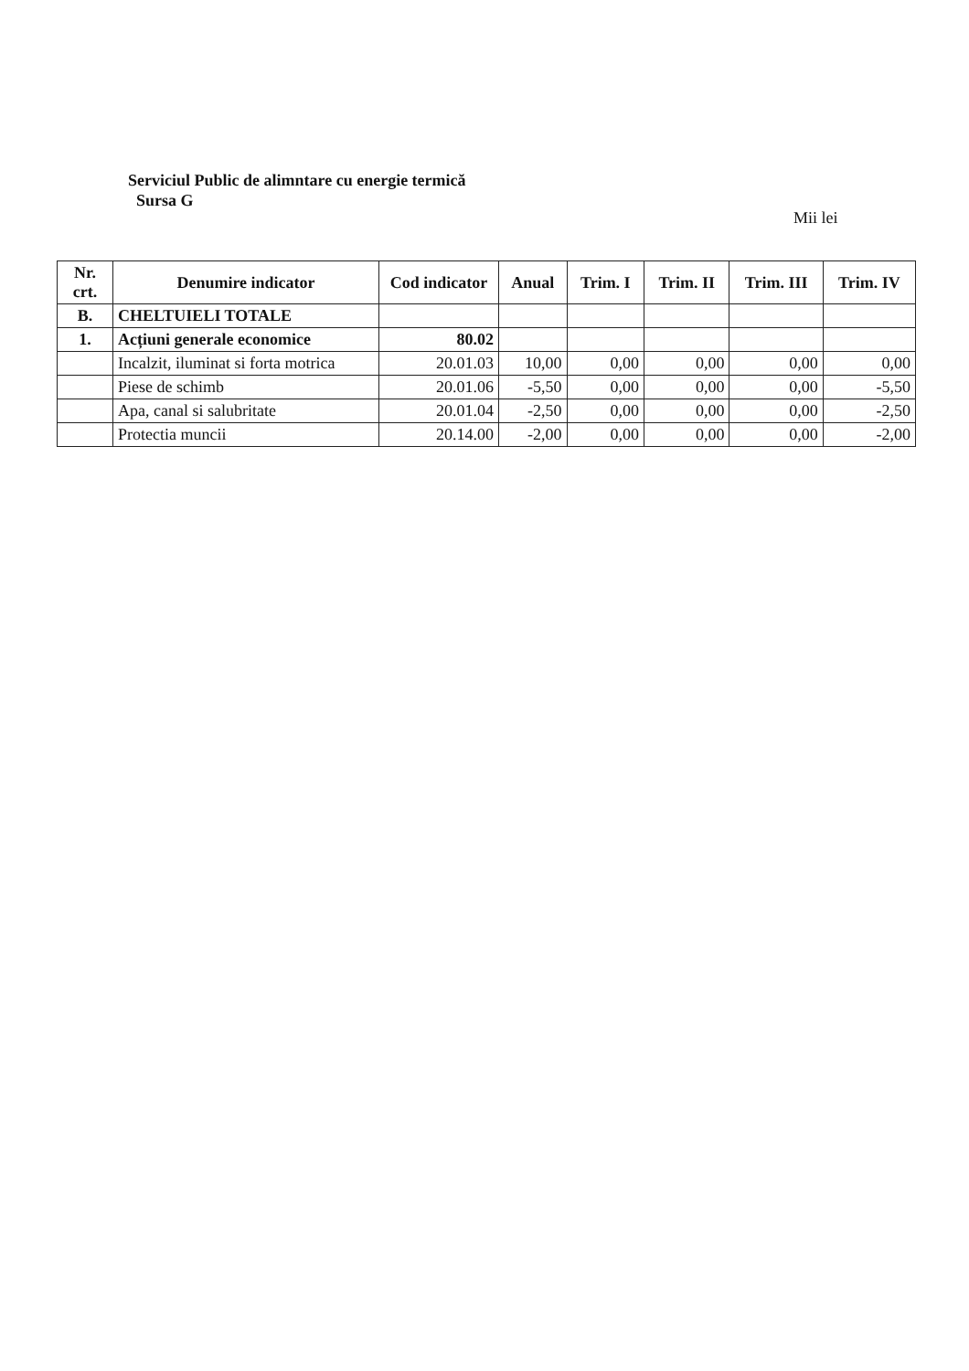Serviciul Public de alimntare cu energie termică
Sursa G
Mii lei
| Nr. crt. | Denumire indicator | Cod indicator | Anual | Trim. I | Trim. II | Trim. III | Trim. IV |
| --- | --- | --- | --- | --- | --- | --- | --- |
| B. | CHELTUIELI TOTALE | | | | | | |
| 1. | Acțiuni generale economice | 80.02 | | | | | |
| | Incalzit, iluminat si forta motrica | 20.01.03 | 10,00 | 0,00 | 0,00 | 0,00 | 0,00 |
| | Piese de schimb | 20.01.06 | -5,50 | 0,00 | 0,00 | 0,00 | -5,50 |
| | Apa, canal si salubritate | 20.01.04 | -2,50 | 0,00 | 0,00 | 0,00 | -2,50 |
| | Protectia muncii | 20.14.00 | -2,00 | 0,00 | 0,00 | 0,00 | -2,00 |